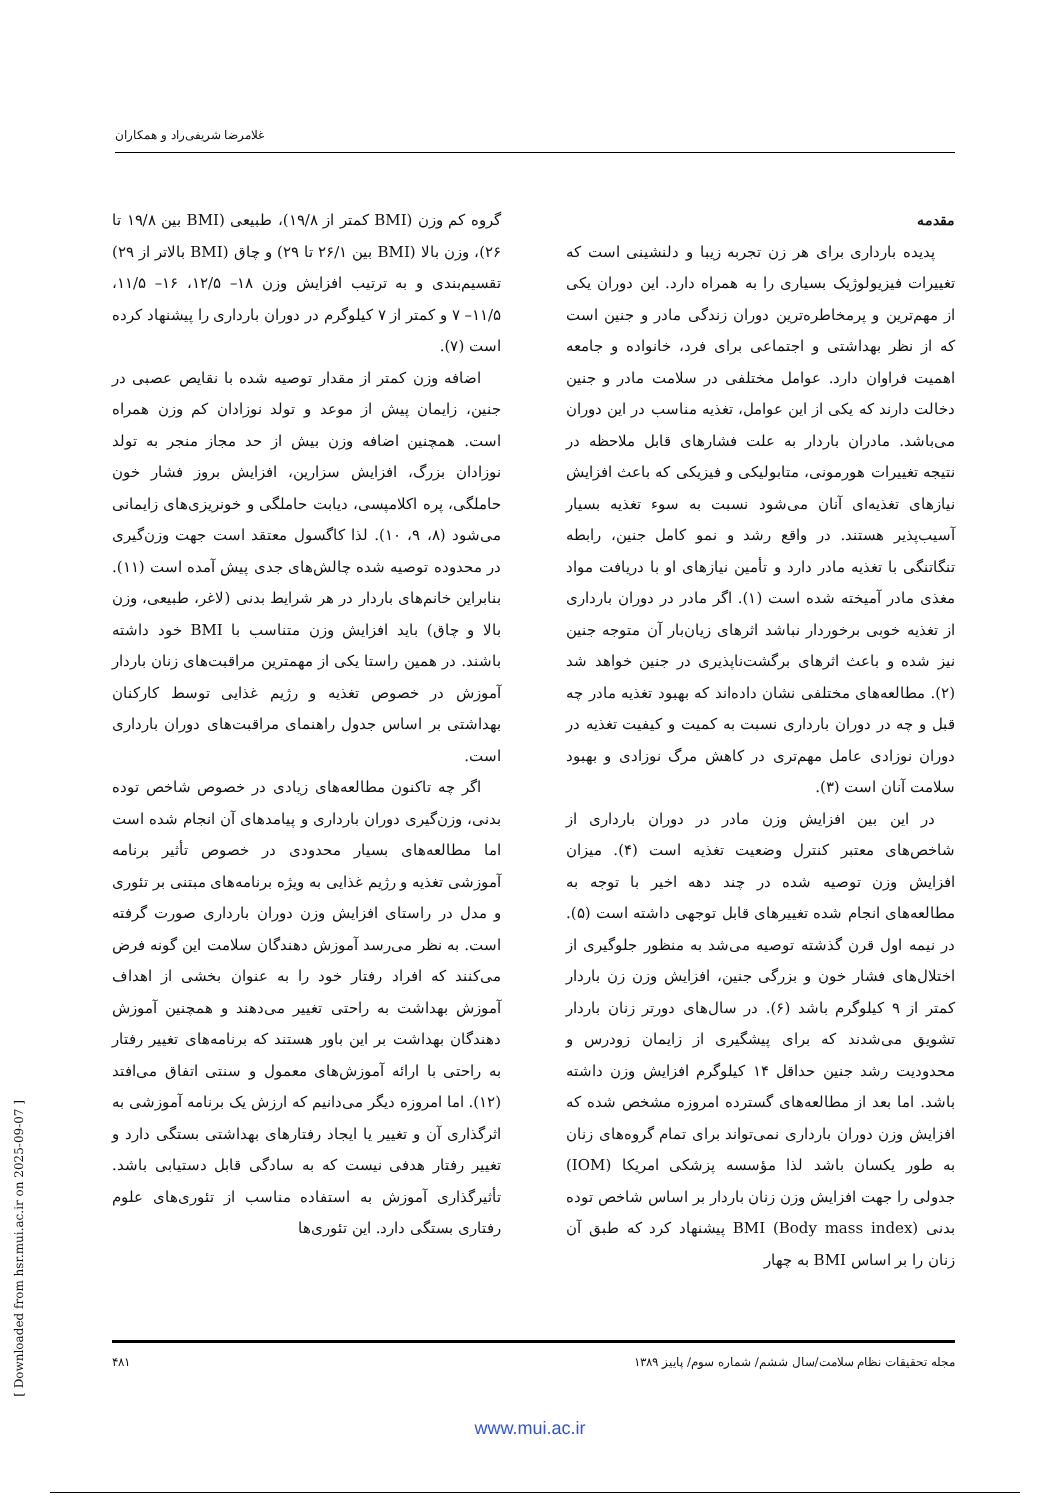غلامرضا شریفی‌راد و همکاران
مقدمه
پدیده بارداری برای هر زن تجربه زیبا و دلنشینی است که تغییرات فیزیولوژیک بسیاری را به همراه دارد. این دوران یکی از مهم‌ترین و پرمخاطره‌ترین دوران زندگی مادر و جنین است که از نظر بهداشتی و اجتماعی برای فرد، خانواده و جامعه اهمیت فراوان دارد. عوامل مختلفی در سلامت مادر و جنین دخالت دارند که یکی از این عوامل، تغذیه مناسب در این دوران می‌باشد. مادران باردار به علت فشارهای قابل ملاحظه در نتیجه تغییرات هورمونی، متابولیکی و فیزیکی که باعث افزایش نیازهای تغذیه‌ای آنان می‌شود نسبت به سوء تغذیه بسیار آسیب‌پذیر هستند. در واقع رشد و نمو کامل جنین، رابطه تنگاتنگی با تغذیه مادر دارد و تأمین نیازهای او با دریافت مواد مغذی مادر آمیخته شده است (۱). اگر مادر در دوران بارداری از تغذیه خوبی برخوردار نباشد اثرهای زیان‌بار آن متوجه جنین نیز شده و باعث اثرهای برگشت‌ناپذیری در جنین خواهد شد (۲). مطالعه‌های مختلفی نشان داده‌اند که بهبود تغذیه مادر چه قبل و چه در دوران بارداری نسبت به کمیت و کیفیت تغذیه در دوران نوزادی عامل مهم‌تری در کاهش مرگ نوزادی و بهبود سلامت آنان است (۳).
در این بین افزایش وزن مادر در دوران بارداری از شاخص‌های معتبر کنترل وضعیت تغذیه است (۴). میزان افزایش وزن توصیه شده در چند دهه اخیر با توجه به مطالعه‌های انجام شده تغییرهای قابل توجهی داشته است (۵). در نیمه اول قرن گذشته توصیه می‌شد به منظور جلوگیری از اختلال‌های فشار خون و بزرگی جنین، افزایش وزن زن باردار کمتر از ۹ کیلوگرم باشد (۶). در سال‌های دورتر زنان باردار تشویق می‌شدند که برای پیشگیری از زایمان زودرس و محدودیت رشد جنین حداقل ۱۴ کیلوگرم افزایش وزن داشته باشد. اما بعد از مطالعه‌های گسترده امروزه مشخص شده که افزایش وزن دوران بارداری نمی‌تواند برای تمام گروه‌های زنان به طور یکسان باشد لذا مؤسسه پزشکی امریکا (IOM) جدولی را جهت افزایش وزن زنان باردار بر اساس شاخص توده بدنی BMI (Body mass index) پیشنهاد کرد که طبق آن زنان را بر اساس BMI به چهار
گروه کم وزن (BMI کمتر از ۱۹/۸)، طبیعی (BMI بین ۱۹/۸ تا ۲۶)، وزن بالا (BMI بین ۲۶/۱ تا ۲۹) و چاق (BMI بالاتر از ۲۹) تقسیم‌بندی و به ترتیب افزایش وزن ۱۸– ۱۲/۵، ۱۶– ۱۱/۵، ۱۱/۵– ۷ و کمتر از ۷ کیلوگرم در دوران بارداری را پیشنهاد کرده است (۷).
اضافه وزن کمتر از مقدار توصیه شده با نقایص عصبی در جنین، زایمان پیش از موعد و تولد نوزادان کم وزن همراه است. همچنین اضافه وزن بیش از حد مجاز منجر به تولد نوزادان بزرگ، افزایش سزارین، افزایش بروز فشار خون حاملگی، پره اکلامپسی، دیابت حاملگی و خونریزی‌های زایمانی می‌شود (۸، ۹، ۱۰). لذا کاگسول معتقد است جهت وزن‌گیری در محدوده توصیه شده چالش‌های جدی پیش آمده است (۱۱). بنابراین خانم‌های باردار در هر شرایط بدنی (لاغر، طبیعی، وزن بالا و چاق) باید افزایش وزن متناسب با BMI خود داشته باشند. در همین راستا یکی از مهمترین مراقبت‌های زنان باردار آموزش در خصوص تغذیه و رژیم غذایی توسط کارکنان بهداشتی بر اساس جدول راهنمای مراقبت‌های دوران بارداری است.
اگر چه تاکنون مطالعه‌های زیادی در خصوص شاخص توده بدنی، وزن‌گیری دوران بارداری و پیامدهای آن انجام شده است اما مطالعه‌های بسیار محدودی در خصوص تأثیر برنامه آموزشی تغذیه و رژیم غذایی به ویژه برنامه‌های مبتنی بر تئوری و مدل در راستای افزایش وزن دوران بارداری صورت گرفته است. به نظر می‌رسد آموزش دهندگان سلامت این گونه فرض می‌کنند که افراد رفتار خود را به عنوان بخشی از اهداف آموزش بهداشت به راحتی تغییر می‌دهند و همچنین آموزش دهندگان بهداشت بر این باور هستند که برنامه‌های تغییر رفتار به راحتی با ارائه آموزش‌های معمول و سنتی اتفاق می‌افتد (۱۲). اما امروزه دیگر می‌دانیم که ارزش یک برنامه آموزشی به اثرگذاری آن و تغییر یا ایجاد رفتارهای بهداشتی بستگی دارد و تغییر رفتار هدفی نیست که به سادگی قابل دستیابی باشد. تأثیرگذاری آموزش به استفاده مناسب از تئوری‌های علوم رفتاری بستگی دارد. این تئوری‌ها
مجله تحقیقات نظام سلامت/سال ششم/ شماره سوم/ پاییز ۱۳۸۹ ۴۸۱
www.mui.ac.ir
[ Downloaded from hsr.mui.ac.ir on 2025-09-07 ]